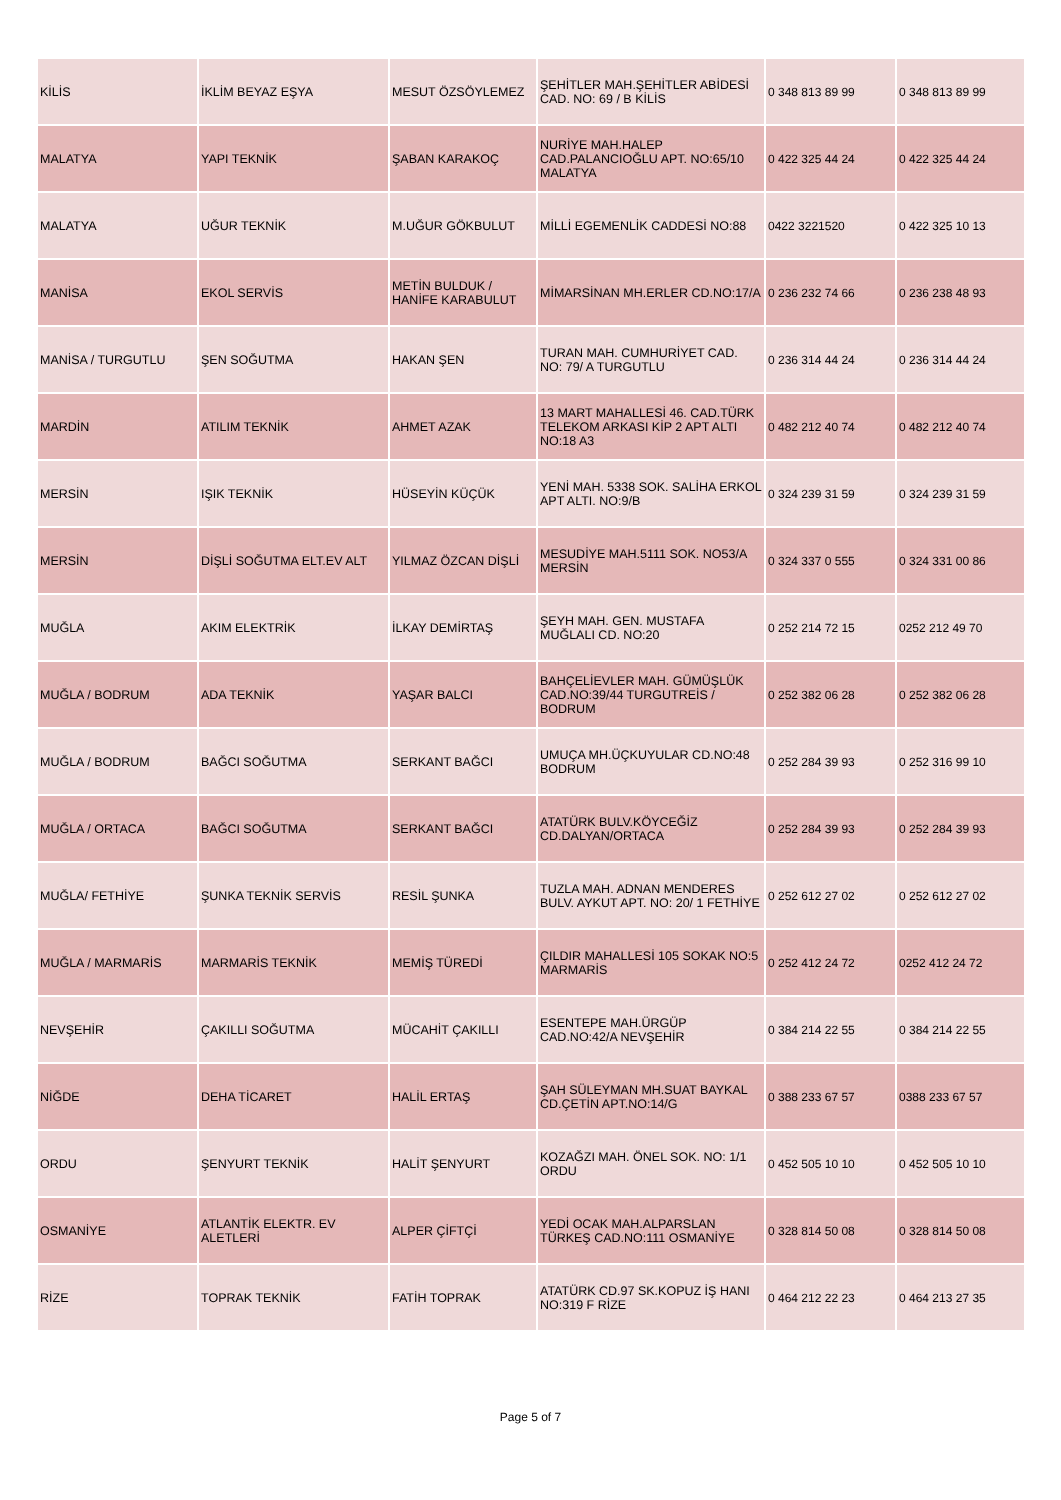| KİLİS | İKLİM BEYAZ EŞYA | MESUT ÖZSÖYLEMEZ | ŞEHİTLER MAH.ŞEHİTLER ABİDESİ CAD. NO: 69 / B KİLİS | 0 348 813 89 99 | 0 348 813 89 99 |
| MALATYA | YAPI TEKNİK | ŞABAN KARAKOÇ | NURİYE MAH.HALEP CAD.PALANCIOĞLU APT. NO:65/10 MALATYA | 0 422 325 44 24 | 0 422 325 44 24 |
| MALATYA | UĞUR TEKNİK | M.UĞUR GÖKBULUT | MİLLİ EGEMENLİK CADDESİ NO:88 | 0422 3221520 | 0 422 325 10 13 |
| MANİSA | EKOL SERVİS | METİN BULDUK / HANİFE KARABULUT | MİMARSİNAN MH.ERLER CD.NO:17/A | 0 236 232 74 66 | 0 236 238 48 93 |
| MANİSA / TURGUTLU | ŞEN SOĞUTMA | HAKAN ŞEN | TURAN MAH. CUMHURİYET CAD. NO: 79/ A TURGUTLU | 0 236 314 44 24 | 0 236 314 44 24 |
| MARDİN | ATILIM TEKNİK | AHMET AZAK | 13 MART MAHALLESİ 46. CAD.TÜRK TELEKOM ARKASI KİP 2 APT ALTI NO:18 A3 | 0 482 212 40 74 | 0 482 212 40 74 |
| MERSİN | IŞIK TEKNİK | HÜSEYİN KÜÇÜK | YENİ MAH. 5338 SOK. SALİHA ERKOL APT ALTI. NO:9/B | 0 324 239 31 59 | 0 324 239 31 59 |
| MERSİN | DİŞLİ SOĞUTMA ELT.EV ALT | YILMAZ ÖZCAN DİŞLİ | MESUDİYE MAH.5111 SOK. NO53/A MERSİN | 0 324 337 0 555 | 0 324 331 00 86 |
| MUĞLA | AKIM ELEKTRİK | İLKAY DEMİRTAŞ | ŞEYH MAH. GEN. MUSTAFA MUĞLALI CD. NO:20 | 0 252 214 72 15 | 0252 212 49 70 |
| MUĞLA / BODRUM | ADA TEKNİK | YAŞAR BALCI | BAHÇELİEVLER MAH. GÜMÜŞLÜK CAD.NO:39/44 TURGUTREİS / BODRUM | 0 252 382 06 28 | 0 252 382 06 28 |
| MUĞLA / BODRUM | BAĞCI SOĞUTMA | SERKANT BAĞCI | UMUÇA MH.ÜÇKUYULAR CD.NO:48 BODRUM | 0 252 284 39 93 | 0 252 316 99 10 |
| MUĞLA / ORTACA | BAĞCI SOĞUTMA | SERKANT BAĞCI | ATATÜRK BULV.KÖYCEĞİZ CD.DALYAN/ORTACA | 0 252 284 39 93 | 0 252 284 39 93 |
| MUĞLA/ FETHİYE | ŞUNKA TEKNİK SERVİS | RESİL ŞUNKA | TUZLA MAH. ADNAN MENDERES BULV. AYKUT APT. NO: 20/ 1 FETHİYE | 0 252 612 27 02 | 0 252 612 27 02 |
| MUĞLA / MARMARİS | MARMARİS TEKNİK | MEMİŞ TÜREDİ | ÇILDIR MAHALLESİ 105 SOKAK NO:5 MARMARİS | 0 252 412 24 72 | 0252 412 24 72 |
| NEVŞEHİR | ÇAKILLI SOĞUTMA | MÜCAHİT ÇAKILLI | ESENTEPE MAH.ÜRGÜP CAD.NO:42/A NEVŞEHİR | 0 384 214 22 55 | 0 384 214 22 55 |
| NİĞDE | DEHA TİCARET | HALİL ERTAŞ | ŞAH SÜLEYMAN MH.SUAT BAYKAL CD.ÇETİN APT.NO:14/G | 0 388 233 67 57 | 0388 233 67 57 |
| ORDU | ŞENYURT TEKNİK | HALİT ŞENYURT | KOZAĞZI MAH. ÖNEL SOK. NO: 1/1 ORDU | 0 452 505 10 10 | 0 452 505 10 10 |
| OSMANİYE | ATLANTİK ELEKTR. EV ALETLERİ | ALPER ÇİFTÇİ | YEDİ OCAK MAH.ALPARSLAN TÜRKEŞ CAD.NO:111 OSMANİYE | 0 328 814 50 08 | 0 328 814 50 08 |
| RİZE | TOPRAK TEKNİK | FATİH TOPRAK | ATATÜRK CD.97 SK.KOPUZ İŞ HANI NO:319 F RİZE | 0 464 212 22 23 | 0 464 213 27 35 |
Page 5 of 7